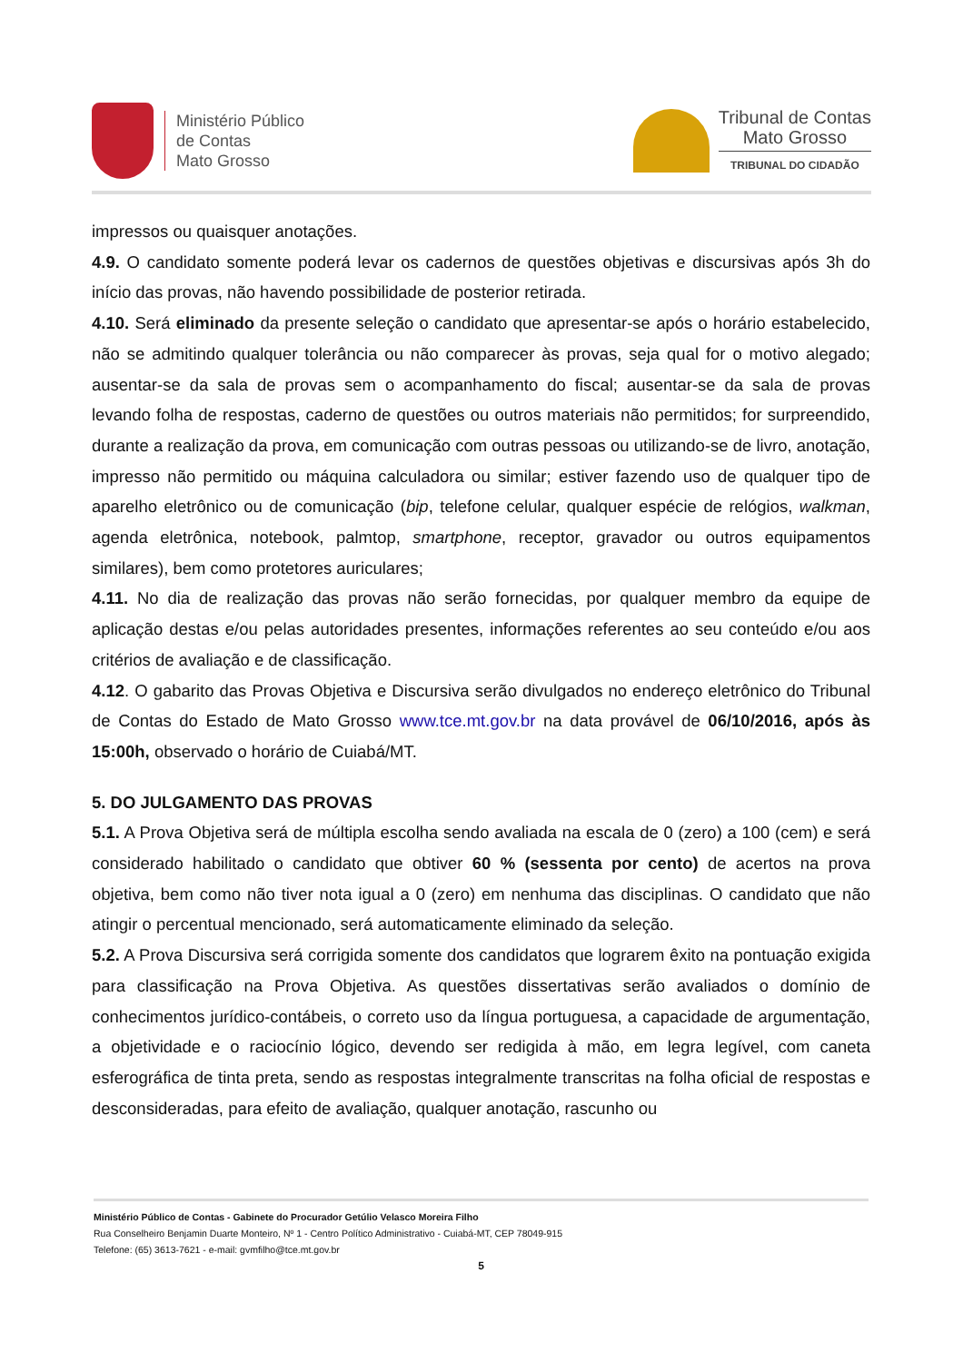Ministério Público
de Contas
Mato Grosso
Tribunal de Contas
Mato Grosso
TRIBUNAL DO CIDADÃO
impressos ou quaisquer anotações.
4.9. O candidato somente poderá levar os cadernos de questões objetivas e discursivas após 3h do início das provas, não havendo possibilidade de posterior retirada.
4.10. Será eliminado da presente seleção o candidato que apresentar-se após o horário estabelecido, não se admitindo qualquer tolerância ou não comparecer às provas, seja qual for o motivo alegado; ausentar-se da sala de provas sem o acompanhamento do fiscal; ausentar-se da sala de provas levando folha de respostas, caderno de questões ou outros materiais não permitidos; for surpreendido, durante a realização da prova, em comunicação com outras pessoas ou utilizando-se de livro, anotação, impresso não permitido ou máquina calculadora ou similar; estiver fazendo uso de qualquer tipo de aparelho eletrônico ou de comunicação (bip, telefone celular, qualquer espécie de relógios, walkman, agenda eletrônica, notebook, palmtop, smartphone, receptor, gravador ou outros equipamentos similares), bem como protetores auriculares;
4.11. No dia de realização das provas não serão fornecidas, por qualquer membro da equipe de aplicação destas e/ou pelas autoridades presentes, informações referentes ao seu conteúdo e/ou aos critérios de avaliação e de classificação.
4.12. O gabarito das Provas Objetiva e Discursiva serão divulgados no endereço eletrônico do Tribunal de Contas do Estado de Mato Grosso www.tce.mt.gov.br na data provável de 06/10/2016, após às 15:00h, observado o horário de Cuiabá/MT.
5. DO JULGAMENTO DAS PROVAS
5.1. A Prova Objetiva será de múltipla escolha sendo avaliada na escala de 0 (zero) a 100 (cem) e será considerado habilitado o candidato que obtiver 60 % (sessenta por cento) de acertos na prova objetiva, bem como não tiver nota igual a 0 (zero) em nenhuma das disciplinas. O candidato que não atingir o percentual mencionado, será automaticamente eliminado da seleção.
5.2. A Prova Discursiva será corrigida somente dos candidatos que lograrem êxito na pontuação exigida para classificação na Prova Objetiva. As questões dissertativas serão avaliados o domínio de conhecimentos jurídico-contábeis, o correto uso da língua portuguesa, a capacidade de argumentação, a objetividade e o raciocínio lógico, devendo ser redigida à mão, em legra legível, com caneta esferográfica de tinta preta, sendo as respostas integralmente transcritas na folha oficial de respostas e desconsideradas, para efeito de avaliação, qualquer anotação, rascunho ou
Ministério Público de Contas - Gabinete do Procurador Getúlio Velasco Moreira Filho
Rua Conselheiro Benjamin Duarte Monteiro, Nº 1 - Centro Político Administrativo - Cuiabá-MT, CEP 78049-915
Telefone: (65) 3613-7621 - e-mail: gvmfilho@tce.mt.gov.br
5